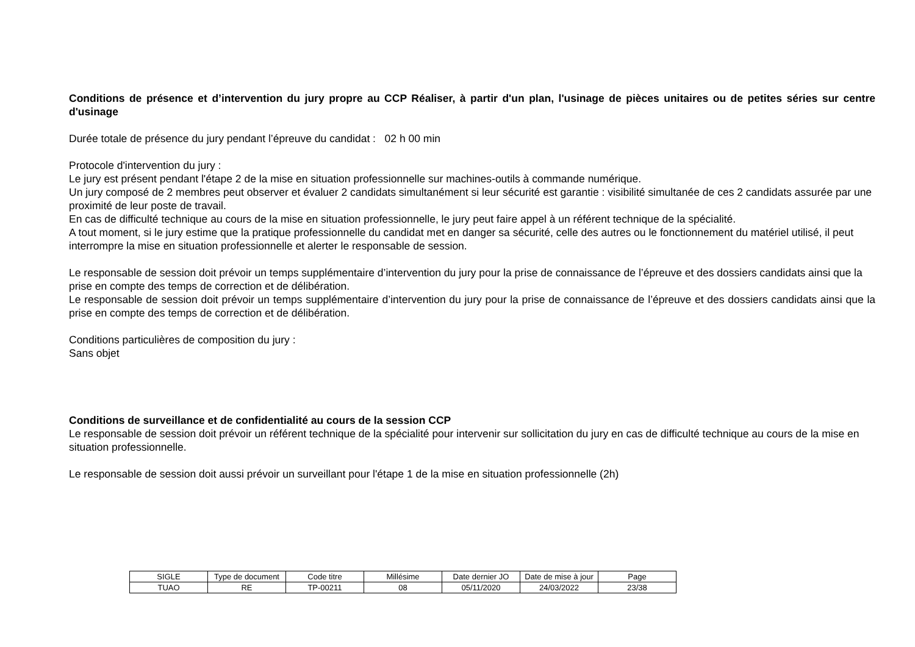Conditions de présence et d’intervention du jury propre au CCP Réaliser, à partir d'un plan, l'usinage de pièces unitaires ou de petites séries sur centre d'usinage
Durée totale de présence du jury pendant l’épreuve du candidat : 02 h 00 min
Protocole d'intervention du jury :
Le jury est présent pendant l'étape 2 de la mise en situation professionnelle sur machines-outils à commande numérique.
Un jury composé de 2 membres peut observer et évaluer 2 candidats simultanément si leur sécurité est garantie : visibilité simultanée de ces 2 candidats assurée par une proximité de leur poste de travail.
En cas de difficulté technique au cours de la mise en situation professionnelle, le jury peut faire appel à un référent technique de la spécialité.
A tout moment, si le jury estime que la pratique professionnelle du candidat met en danger sa sécurité, celle des autres ou le fonctionnement du matériel utilisé, il peut interrompre la mise en situation professionnelle et alerter le responsable de session.
Le responsable de session doit prévoir un temps supplémentaire d’intervention du jury pour la prise de connaissance de l’épreuve et des dossiers candidats ainsi que la prise en compte des temps de correction et de délibération.
Le responsable de session doit prévoir un temps supplémentaire d’intervention du jury pour la prise de connaissance de l’épreuve et des dossiers candidats ainsi que la prise en compte des temps de correction et de délibération.
Conditions particulières de composition du jury :
Sans objet
Conditions de surveillance et de confidentialité au cours de la session CCP
Le responsable de session doit prévoir un référent technique de la spécialité pour intervenir sur sollicitation du jury en cas de difficulté technique au cours de la mise en situation professionnelle.
Le responsable de session doit aussi prévoir un surveillant pour l'étape 1 de la mise en situation professionnelle (2h)
| SIGLE | Type de document | Code titre | Millésime | Date dernier JO | Date de mise à jour | Page |
| TUAO | RE | TP-00211 | 08 | 05/11/2020 | 24/03/2022 | 23/38 |